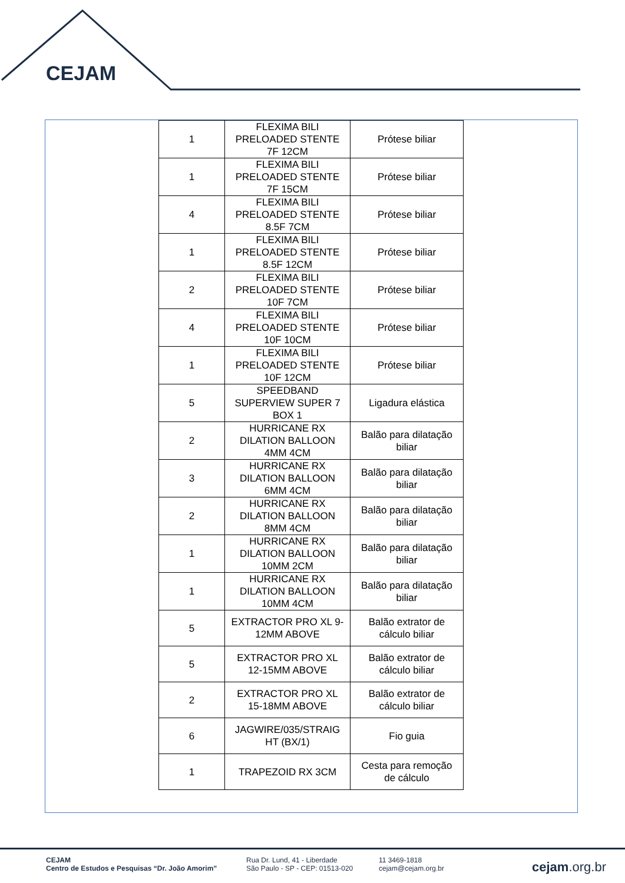CEJAM
| 1 | FLEXIMA BILI PRELOADED STENTE 7F 12CM | Prótese biliar |
| 1 | FLEXIMA BILI PRELOADED STENTE 7F 15CM | Prótese biliar |
| 4 | FLEXIMA BILI PRELOADED STENTE 8.5F 7CM | Prótese biliar |
| 1 | FLEXIMA BILI PRELOADED STENTE 8.5F 12CM | Prótese biliar |
| 2 | FLEXIMA BILI PRELOADED STENTE 10F 7CM | Prótese biliar |
| 4 | FLEXIMA BILI PRELOADED STENTE 10F 10CM | Prótese biliar |
| 1 | FLEXIMA BILI PRELOADED STENTE 10F 12CM | Prótese biliar |
| 5 | SPEEDBAND SUPERVIEW SUPER 7 BOX 1 | Ligadura elástica |
| 2 | HURRICANE RX DILATION BALLOON 4MM 4CM | Balão para dilatação biliar |
| 3 | HURRICANE RX DILATION BALLOON 6MM 4CM | Balão para dilatação biliar |
| 2 | HURRICANE RX DILATION BALLOON 8MM 4CM | Balão para dilatação biliar |
| 1 | HURRICANE RX DILATION BALLOON 10MM 2CM | Balão para dilatação biliar |
| 1 | HURRICANE RX DILATION BALLOON 10MM 4CM | Balão para dilatação biliar |
| 5 | EXTRACTOR PRO XL 9-12MM ABOVE | Balão extrator de cálculo biliar |
| 5 | EXTRACTOR PRO XL 12-15MM ABOVE | Balão extrator de cálculo biliar |
| 2 | EXTRACTOR PRO XL 15-18MM ABOVE | Balão extrator de cálculo biliar |
| 6 | JAGWIRE/035/STRAIG HT (BX/1) | Fio guia |
| 1 | TRAPEZOID RX 3CM | Cesta para remoção de cálculo |
CEJAM
Centro de Estudos e Pesquisas “Dr. João Amorim”
Rua Dr. Lund, 41 - Liberdade
São Paulo - SP - CEP: 01513-020
11 3469-1818
cejam@cejam.org.br
cejam.org.br